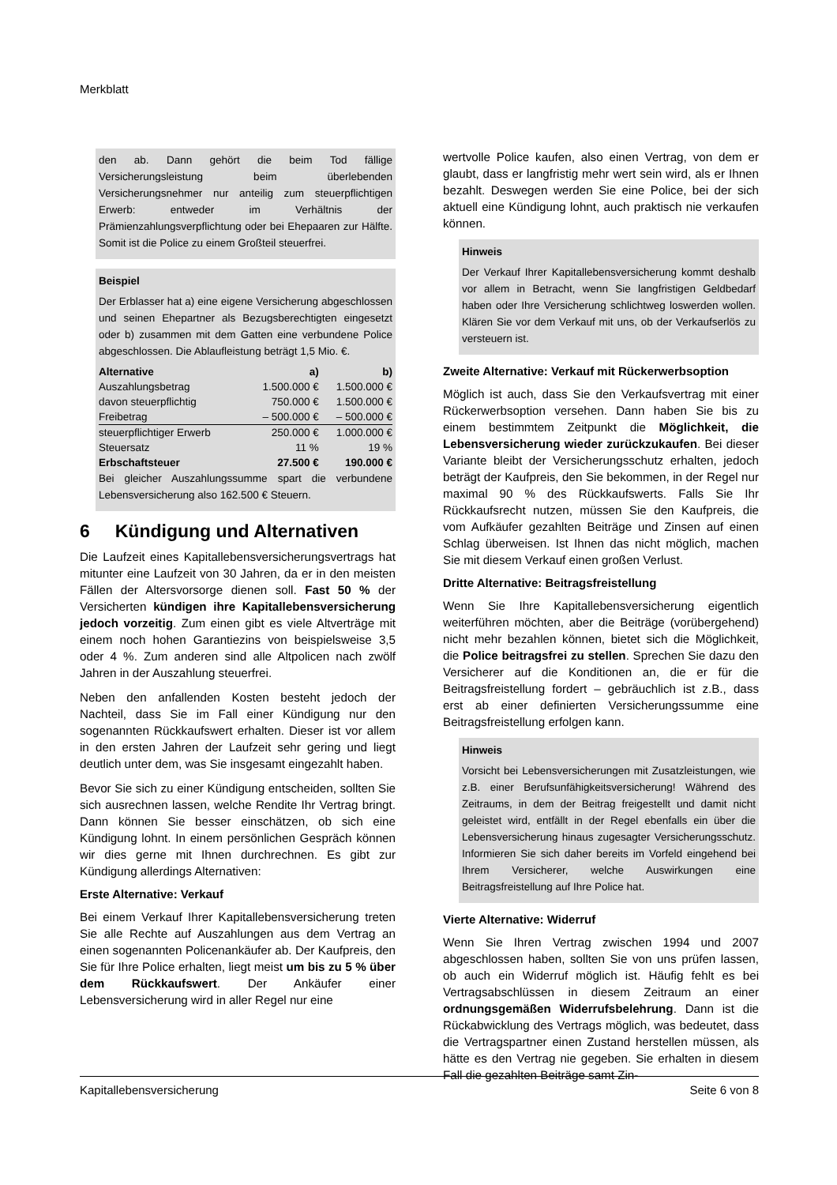Merkblatt
den ab. Dann gehört die beim Tod fällige Versicherungsleistung beim überlebenden Versicherungsnehmer nur anteilig zum steuerpflichtigen Erwerb: entweder im Verhältnis der Prämienzahlungsverpflichtung oder bei Ehepaaren zur Hälfte. Somit ist die Police zu einem Großteil steuerfrei.
Beispiel
Der Erblasser hat a) eine eigene Versicherung abgeschlossen und seinen Ehepartner als Bezugsberechtigten eingesetzt oder b) zusammen mit dem Gatten eine verbundene Police abgeschlossen. Die Ablaufleistung beträgt 1,5 Mio. €.
| Alternative | a) | b) |
| --- | --- | --- |
| Auszahlungsbetrag | 1.500.000 € | 1.500.000 € |
| davon steuerpflichtig | 750.000 € | 1.500.000 € |
| Freibetrag | – 500.000 € | – 500.000 € |
| steuerpflichtiger Erwerb | 250.000 € | 1.000.000 € |
| Steuersatz | 11 % | 19 % |
| Erbschaftsteuer | 27.500 € | 190.000 € |
Bei gleicher Auszahlungssumme spart die verbundene Lebensversicherung also 162.500 € Steuern.
6 Kündigung und Alternativen
Die Laufzeit eines Kapitallebensversicherungsvertrags hat mitunter eine Laufzeit von 30 Jahren, da er in den meisten Fällen der Altersvorsorge dienen soll. Fast 50 % der Versicherten kündigen ihre Kapitallebensversicherung jedoch vorzeitig. Zum einen gibt es viele Altverträge mit einem noch hohen Garantiezins von beispielsweise 3,5 oder 4 %. Zum anderen sind alle Altpolicen nach zwölf Jahren in der Auszahlung steuerfrei.
Neben den anfallenden Kosten besteht jedoch der Nachteil, dass Sie im Fall einer Kündigung nur den sogenannten Rückkaufswert erhalten. Dieser ist vor allem in den ersten Jahren der Laufzeit sehr gering und liegt deutlich unter dem, was Sie insgesamt eingezahlt haben.
Bevor Sie sich zu einer Kündigung entscheiden, sollten Sie sich ausrechnen lassen, welche Rendite Ihr Vertrag bringt. Dann können Sie besser einschätzen, ob sich eine Kündigung lohnt. In einem persönlichen Gespräch können wir dies gerne mit Ihnen durchrechnen. Es gibt zur Kündigung allerdings Alternativen:
Erste Alternative: Verkauf
Bei einem Verkauf Ihrer Kapitallebensversicherung treten Sie alle Rechte auf Auszahlungen aus dem Vertrag an einen sogenannten Policenankäufer ab. Der Kaufpreis, den Sie für Ihre Police erhalten, liegt meist um bis zu 5 % über dem Rückkaufswert. Der Ankäufer einer Lebensversicherung wird in aller Regel nur eine
wertvolle Police kaufen, also einen Vertrag, von dem er glaubt, dass er langfristig mehr wert sein wird, als er Ihnen bezahlt. Deswegen werden Sie eine Police, bei der sich aktuell eine Kündigung lohnt, auch praktisch nie verkaufen können.
Hinweis
Der Verkauf Ihrer Kapitallebensversicherung kommt deshalb vor allem in Betracht, wenn Sie langfristigen Geldbedarf haben oder Ihre Versicherung schlichtweg loswerden wollen. Klären Sie vor dem Verkauf mit uns, ob der Verkaufserlös zu versteuern ist.
Zweite Alternative: Verkauf mit Rückerwerbsoption
Möglich ist auch, dass Sie den Verkaufsvertrag mit einer Rückerwerbsoption versehen. Dann haben Sie bis zu einem bestimmtem Zeitpunkt die Möglichkeit, die Lebensversicherung wieder zurückzukaufen. Bei dieser Variante bleibt der Versicherungsschutz erhalten, jedoch beträgt der Kaufpreis, den Sie bekommen, in der Regel nur maximal 90 % des Rückkaufswerts. Falls Sie Ihr Rückkaufsrecht nutzen, müssen Sie den Kaufpreis, die vom Aufkäufer gezahlten Beiträge und Zinsen auf einen Schlag überweisen. Ist Ihnen das nicht möglich, machen Sie mit diesem Verkauf einen großen Verlust.
Dritte Alternative: Beitragsfreistellung
Wenn Sie Ihre Kapitallebensversicherung eigentlich weiterführen möchten, aber die Beiträge (vorübergehend) nicht mehr bezahlen können, bietet sich die Möglichkeit, die Police beitragsfrei zu stellen. Sprechen Sie dazu den Versicherer auf die Konditionen an, die er für die Beitragsfreistellung fordert – gebräuchlich ist z.B., dass erst ab einer definierten Versicherungssumme eine Beitragsfreistellung erfolgen kann.
Hinweis
Vorsicht bei Lebensversicherungen mit Zusatzleistungen, wie z.B. einer Berufsunfähigkeitsversicherung! Während des Zeitraums, in dem der Beitrag freigestellt und damit nicht geleistet wird, entfällt in der Regel ebenfalls ein über die Lebensversicherung hinaus zugesagter Versicherungsschutz. Informieren Sie sich daher bereits im Vorfeld eingehend bei Ihrem Versicherer, welche Auswirkungen eine Beitragsfreistellung auf Ihre Police hat.
Vierte Alternative: Widerruf
Wenn Sie Ihren Vertrag zwischen 1994 und 2007 abgeschlossen haben, sollten Sie von uns prüfen lassen, ob auch ein Widerruf möglich ist. Häufig fehlt es bei Vertragsabschlüssen in diesem Zeitraum an einer ordnungsgemäßen Widerrufsbelehrung. Dann ist die Rückabwicklung des Vertrags möglich, was bedeutet, dass die Vertragspartner einen Zustand herstellen müssen, als hätte es den Vertrag nie gegeben. Sie erhalten in diesem Fall die gezahlten Beiträge samt Zin-
Kapitallebensversicherung Seite 6 von 8